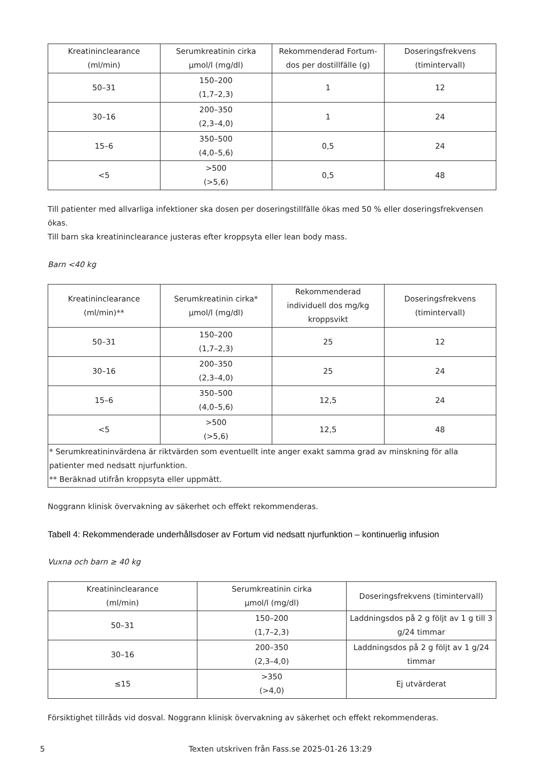| Kreatininclearance (ml/min) | Serumkreatinin cirka µmol/l (mg/dl) | Rekommenderad Fortum- dos per dostillfälle (g) | Doseringsfrekvens (timintervall) |
| --- | --- | --- | --- |
| 50–31 | 150–200 (1,7–2,3) | 1 | 12 |
| 30–16 | 200–350 (2,3–4,0) | 1 | 24 |
| 15–6 | 350–500 (4,0–5,6) | 0,5 | 24 |
| <5 | >500 (>5,6) | 0,5 | 48 |
Till patienter med allvarliga infektioner ska dosen per doseringstillfälle ökas med 50 % eller doseringsfrekvensen ökas.
Till barn ska kreatininclearance justeras efter kroppsyta eller lean body mass.
Barn <40 kg
| Kreatininclearance (ml/min)** | Serumkreatinin cirka* µmol/l (mg/dl) | Rekommenderad individuell dos mg/kg kroppsvikt | Doseringsfrekvens (timintervall) |
| --- | --- | --- | --- |
| 50–31 | 150–200 (1,7–2,3) | 25 | 12 |
| 30–16 | 200–350 (2,3–4,0) | 25 | 24 |
| 15–6 | 350–500 (4,0–5,6) | 12,5 | 24 |
| <5 | >500 (>5,6) | 12,5 | 48 |
| * Serumkreatininvärdena är riktvärden som eventuellt inte anger exakt samma grad av minskning för alla patienter med nedsatt njurfunktion. ** Beräknad utifrån kroppsyta eller uppmätt. | | | |
Noggrann klinisk övervakning av säkerhet och effekt rekommenderas.
Tabell 4: Rekommenderade underhållsdoser av Fortum vid nedsatt njurfunktion – kontinuerlig infusion
Vuxna och barn ≥ 40 kg
| Kreatininclearance (ml/min) | Serumkreatinin cirka µmol/l (mg/dl) | Doseringsfrekvens (timintervall) |
| --- | --- | --- |
| 50–31 | 150–200 (1,7–2,3) | Laddningsdos på 2 g följt av 1 g till 3 g/24 timmar |
| 30–16 | 200–350 (2,3–4,0) | Laddningsdos på 2 g följt av 1 g/24 timmar |
| ≤15 | >350 (>4,0) | Ej utvärderat |
Försiktighet tillråds vid dosval. Noggrann klinisk övervakning av säkerhet och effekt rekommenderas.
5 Texten utskriven från Fass.se 2025-01-26 13:29